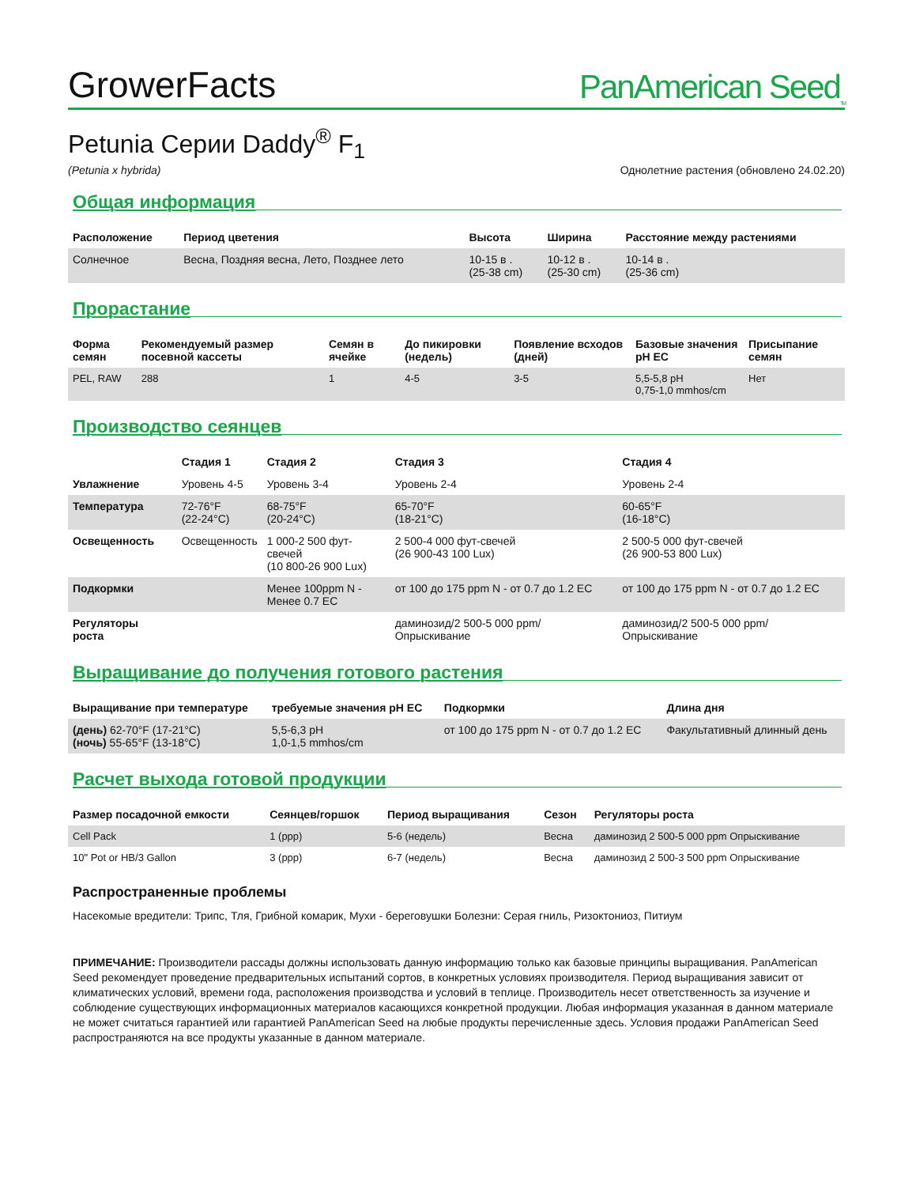GrowerFacts
PanAmerican Seed<sub>TM</sub>
Petunia Серии Daddy<sup>®</sup> F<sub>1</sub>
(Petunia x hybrida) Однолетние растения (обновлено 24.02.20)
Общая информация
| Расположение | Период цветения | Высота | Ширина | Расстояние между растениями |
| --- | --- | --- | --- | --- |
| Солнечное | Весна, Поздняя весна, Лето, Позднее лето | 10-15 в . (25-38 cm) | 10-12 в . (25-30 cm) | 10-14 в . (25-36 cm) |
Прорастание
| Форма семян | Рекомендуемый размер посевной кассеты | Семян в ячейке | До пикировки (недель) | Появление всходов (дней) | Базовые значения pH EC | Присыпание семян |
| --- | --- | --- | --- | --- | --- | --- |
| PEL, RAW | 288 | 1 | 4-5 | 3-5 | 5,5-5,8 pH 0,75-1,0 mmhos/cm | Нет |
Производство сеянцев
| | Стадия 1 | Стадия 2 | Стадия 3 | Стадия 4 |
| --- | --- | --- | --- | --- |
| Увлажнение | Уровень 4-5 | Уровень 3-4 | Уровень 2-4 | Уровень 2-4 |
| Температура | 72-76°F (22-24°C) | 68-75°F (20-24°C) | 65-70°F (18-21°C) | 60-65°F (16-18°C) |
| Освещенность | Освещенность | 1 000-2 500 фут-свечей (10 800-26 900 Lux) | 2 500-4 000 фут-свечей (26 900-43 100 Lux) | 2 500-5 000 фут-свечей (26 900-53 800 Lux) |
| Подкормки | | Менее 100ppm N - Менее 0.7 EC | от 100 до 175 ppm N - от 0.7 до 1.2 EC | от 100 до 175 ppm N - от 0.7 до 1.2 EC |
| Регуляторы роста | | | даминозид/2 500-5 000 ppm/Опрыскивание | даминозид/2 500-5 000 ppm/Опрыскивание |
Выращивание до получения готового растения
| Выращивание при температуре | требуемые значения pH EC | Подкормки | Длина дня |
| --- | --- | --- | --- |
| (день) 62-70°F (17-21°C) (ночь) 55-65°F (13-18°C) | 5,5-6,3 pH 1,0-1,5 mmhos/cm | от 100 до 175 ppm N - от 0.7 до 1.2 EC | Факультативный длинный день |
Расчет выхода готовой продукции
| Размер посадочной емкости | Сеянцев/горшок | Период выращивания | Сезон | Регуляторы роста |
| --- | --- | --- | --- | --- |
| Cell Pack | 1 (ppp) | 5-6 (недель) | Весна | даминозид 2 500-5 000 ppm Опрыскивание |
| 10" Pot or HB/3 Gallon | 3 (ppp) | 6-7 (недель) | Весна | даминозид 2 500-3 500 ppm Опрыскивание |
Распространенные проблемы
Насекомые вредители: Трипс, Тля, Грибной комарик, Мухи - береговушки Болезни: Серая гниль, Ризоктониоз, Питиум
ПРИМЕЧАНИЕ: Производители рассады должны использовать данную информацию только как базовые принципы выращивания. PanAmerican Seed рекомендует проведение предварительных испытаний сортов, в конкретных условиях производителя. Период выращивания зависит от климатических условий, времени года, расположения производства и условий в теплице. Производитель несет ответственность за изучение и соблюдение существующих информационных материалов касающихся конкретной продукции. Любая информация указанная в данном материале не может считаться гарантией или гарантией PanAmerican Seed на любые продукты перечисленные здесь. Условия продажи PanAmerican Seed распространяются на все продукты указанные в данном материале.